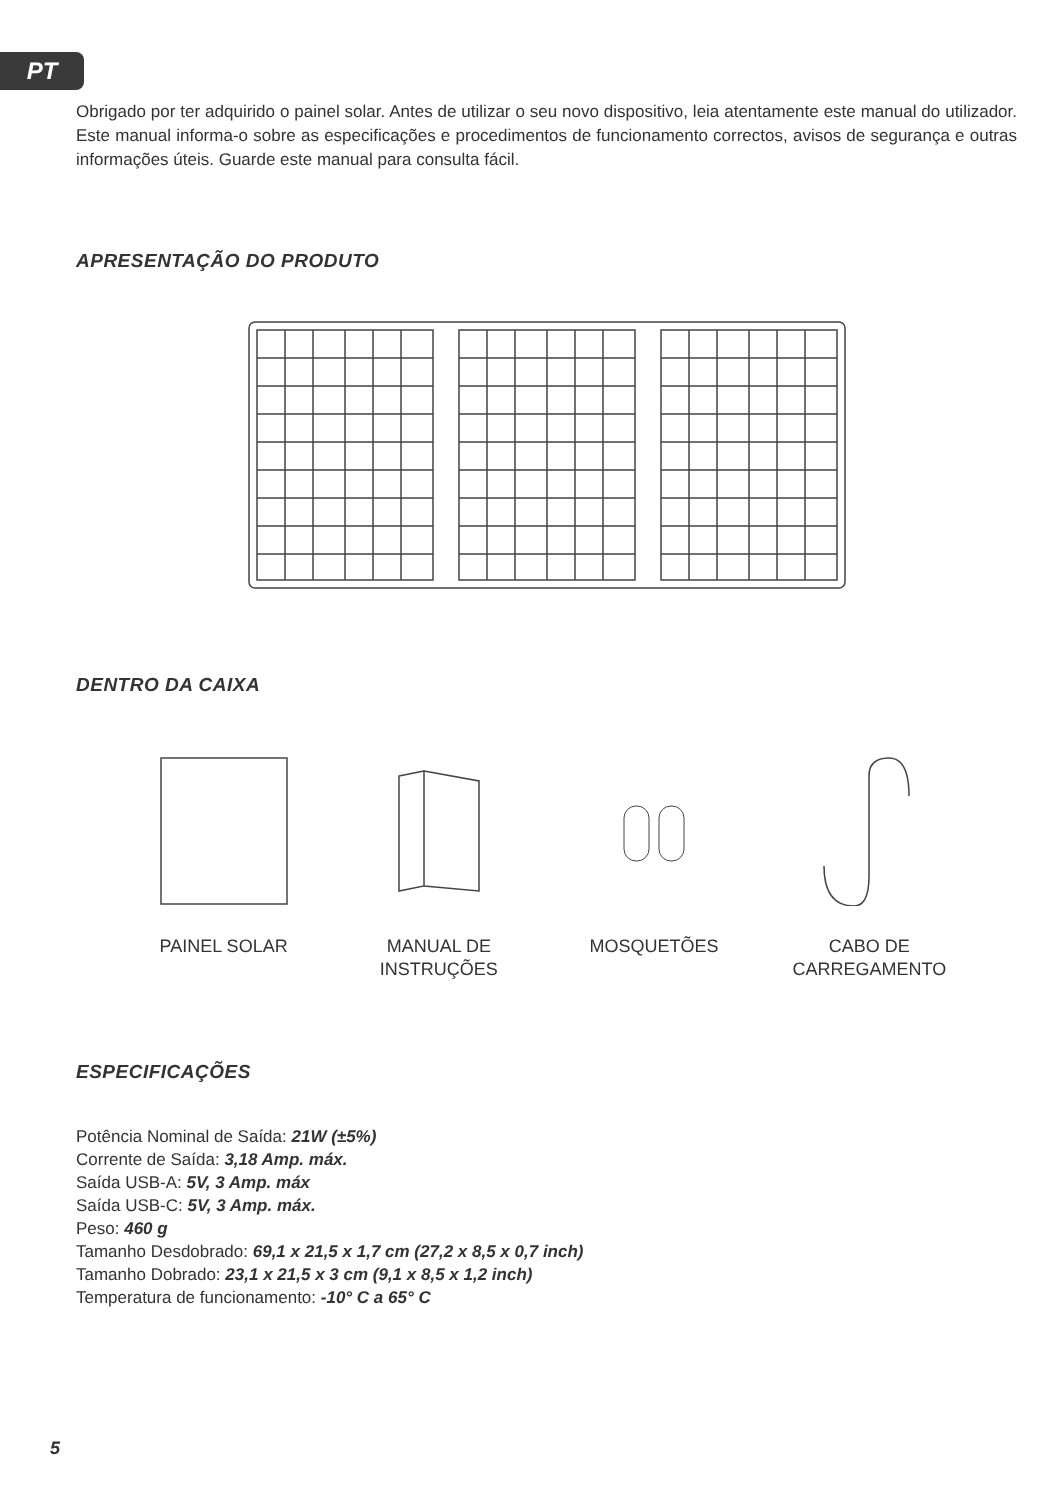PT
Obrigado por ter adquirido o painel solar. Antes de utilizar o seu novo dispositivo, leia atentamente este manual do utilizador. Este manual informa-o sobre as especificações e procedimentos de funcionamento correctos, avisos de segurança e outras informações úteis. Guarde este manual para consulta fácil.
APRESENTAÇÃO DO PRODUTO
DENTRO DA CAIXA
PAINEL SOLAR
MANUAL DE
INSTRUÇÕES
MOSQUETÕES
CABO DE
CARREGAMENTO
ESPECIFICAÇÕES
Potência Nominal de Saída: 21W (±5%)
Corrente de Saída: 3,18 Amp. máx.
Saída USB-A: 5V, 3 Amp. máx
Saída USB-C: 5V, 3 Amp. máx.
Peso: 460 g
Tamanho Desdobrado: 69,1 x 21,5 x 1,7 cm (27,2 x 8,5 x 0,7 inch)
Tamanho Dobrado: 23,1 x 21,5 x 3 cm (9,1 x 8,5 x 1,2 inch)
Temperatura de funcionamento: -10° C a 65° C
5